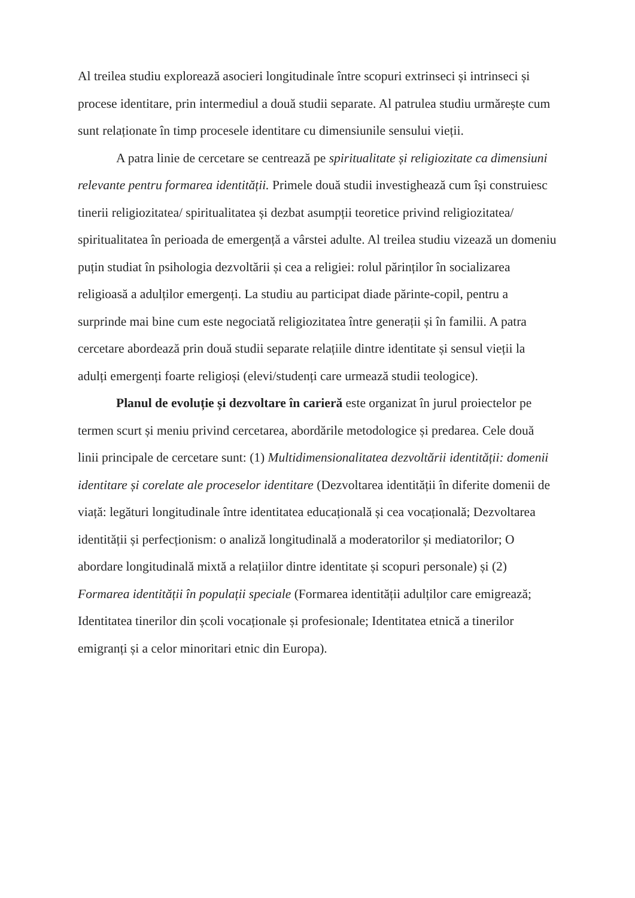Al treilea studiu explorează asocieri longitudinale între scopuri extrinseci și intrinseci și procese identitare, prin intermediul a două studii separate. Al patrulea studiu urmărește cum sunt relaționate în timp procesele identitare cu dimensiunile sensului vieții.
A patra linie de cercetare se centrează pe spiritualitate și religiozitate ca dimensiuni relevante pentru formarea identității. Primele două studii investighează cum își construiesc tinerii religiozitatea/ spiritualitatea și dezbat asumpții teoretice privind religiozitatea/ spiritualitatea în perioada de emergență a vârstei adulte. Al treilea studiu vizează un domeniu puțin studiat în psihologia dezvoltării și cea a religiei: rolul părinților în socializarea religioasă a adulților emergenți. La studiu au participat diade părinte-copil, pentru a surprinde mai bine cum este negociată religiozitatea între generații și în familii. A patra cercetare abordează prin două studii separate relațiile dintre identitate și sensul vieții la adulți emergenți foarte religioși (elevi/studenți care urmează studii teologice).
Planul de evoluție și dezvoltare în carieră este organizat în jurul proiectelor pe termen scurt și meniu privind cercetarea, abordările metodologice și predarea. Cele două linii principale de cercetare sunt: (1) Multidimensionalitatea dezvoltării identității: domenii identitare și corelate ale proceselor identitare (Dezvoltarea identității în diferite domenii de viață: legături longitudinale între identitatea educațională și cea vocațională; Dezvoltarea identității și perfecționism: o analiză longitudinală a moderatorilor și mediatorilor; O abordare longitudinală mixtă a relațiilor dintre identitate și scopuri personale) și (2) Formarea identității în populații speciale (Formarea identității adulților care emigrează; Identitatea tinerilor din școli vocaționale și profesionale; Identitatea etnică a tinerilor emigranți și a celor minoritari etnic din Europa).